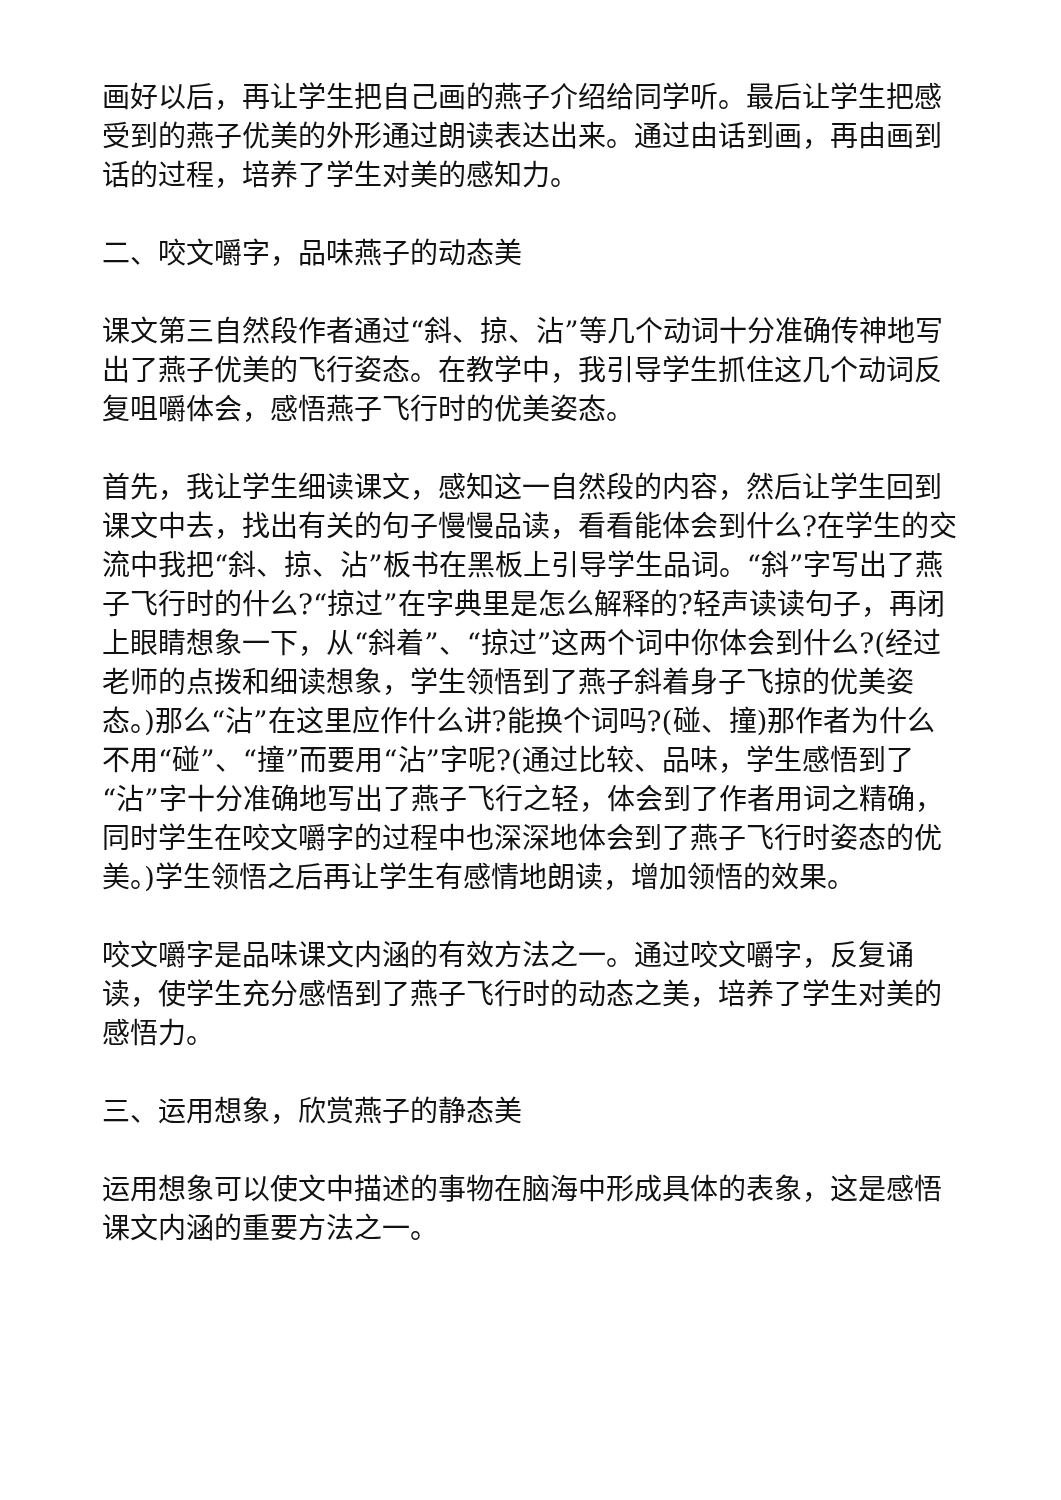画好以后，再让学生把自己画的燕子介绍给同学听。最后让学生把感受到的燕子优美的外形通过朗读表达出来。通过由话到画，再由画到话的过程，培养了学生对美的感知力。
二、咬文嚼字，品味燕子的动态美
课文第三自然段作者通过“斜、掠、沾”等几个动词十分准确传神地写出了燕子优美的飞行姿态。在教学中，我引导学生抓住这几个动词反复咀嚼体会，感悟燕子飞行时的优美姿态。
首先，我让学生细读课文，感知这一自然段的内容，然后让学生回到课文中去，找出有关的句子慢慢品读，看看能体会到什么?在学生的交流中我把“斜、掠、沾”板书在黑板上引导学生品词。“斜”字写出了燕子飞行时的什么?“掠过”在字典里是怎么解释的?轻声读读句子，再闭上眼睛想象一下，从“斜着”、“掠过”这两个词中你体会到什么?(经过老师的点拨和细读想象，学生领悟到了燕子斜着身子飞掠的优美姿态。)那么“沾”在这里应作什么讲?能换个词吗?(碰、撞)那作者为什么不用“碰”、“撞”而要用“沾”字呢?(通过比较、品味，学生感悟到了“沾”字十分准确地写出了燕子飞行之轻，体会到了作者用词之精确，同时学生在咬文嚼字的过程中也深深地体会到了燕子飞行时姿态的优美。)学生领悟之后再让学生有感情地朗读，增加领悟的效果。
咬文嚼字是品味课文内涵的有效方法之一。通过咬文嚼字，反复诵读，使学生充分感悟到了燕子飞行时的动态之美，培养了学生对美的感悟力。
三、运用想象，欣赏燕子的静态美
运用想象可以使文中描述的事物在脑海中形成具体的表象，这是感悟课文内涵的重要方法之一。